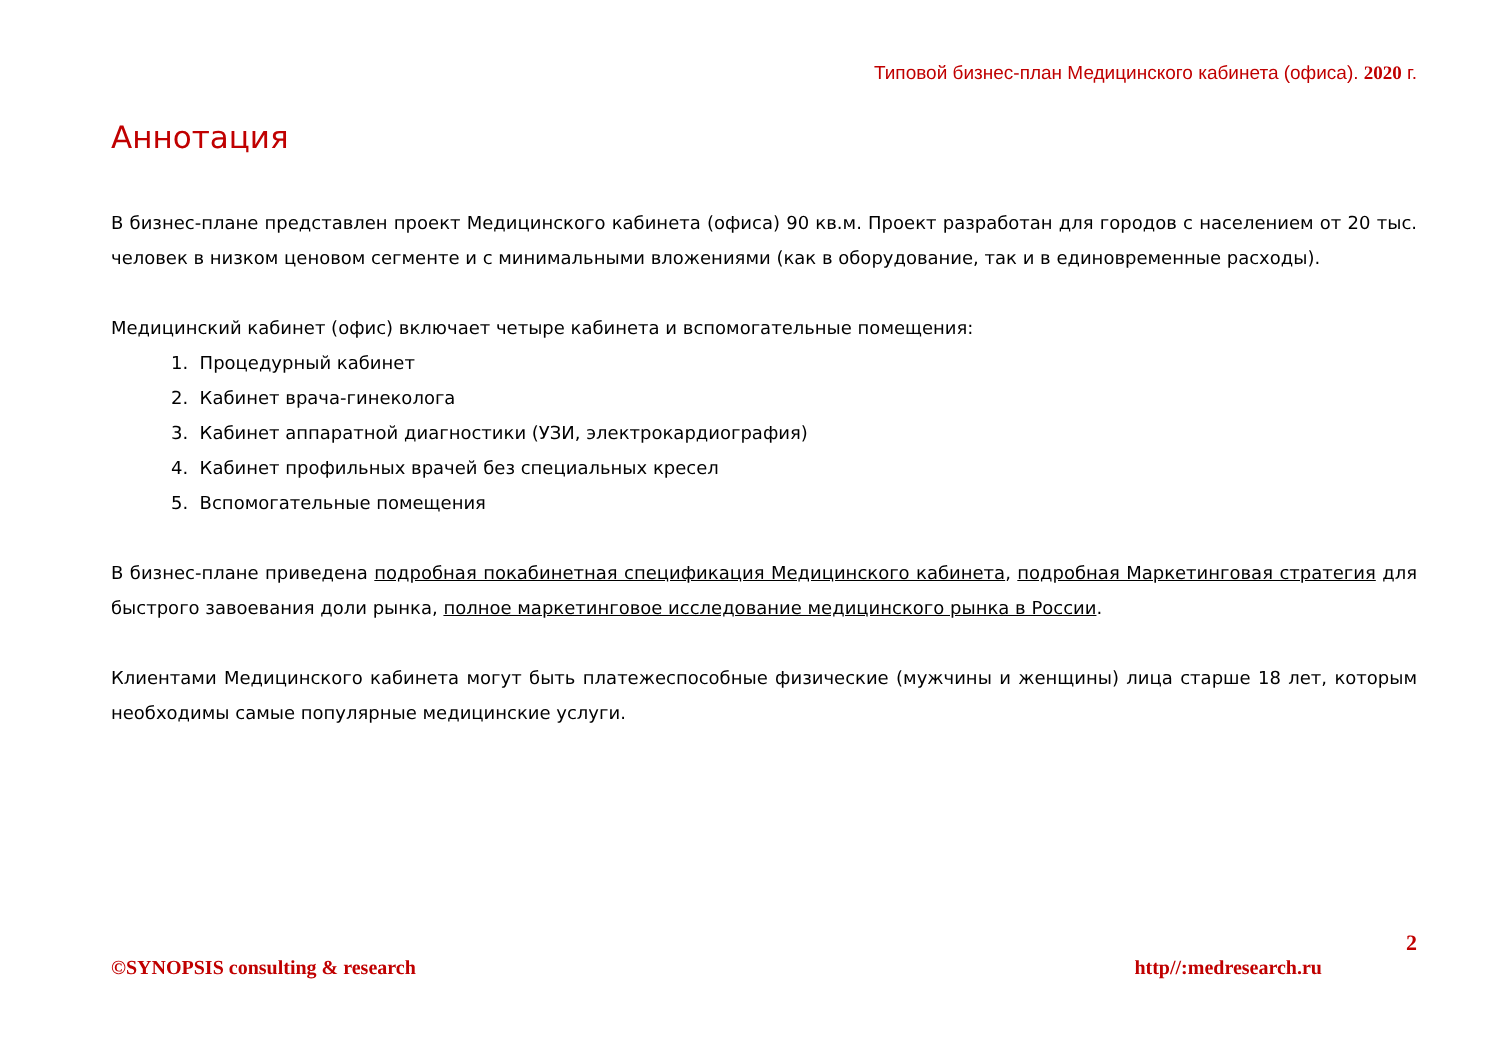Типовой бизнес-план Медицинского кабинета (офиса). 2020 г.
Аннотация
В бизнес-плане представлен проект Медицинского кабинета (офиса) 90 кв.м. Проект разработан для городов с населением от 20 тыс. человек в низком ценовом сегменте и с минимальными вложениями (как в оборудование, так и в единовременные расходы).
Медицинский кабинет (офис) включает четыре кабинета и вспомогательные помещения:
1. Процедурный кабинет
2. Кабинет врача-гинеколога
3. Кабинет аппаратной диагностики (УЗИ, электрокардиография)
4. Кабинет профильных врачей без специальных кресел
5. Вспомогательные помещения
В бизнес-плане приведена подробная покабинетная спецификация Медицинского кабинета, подробная Маркетинговая стратегия для быстрого завоевания доли рынка, полное маркетинговое исследование медицинского рынка в России.
Клиентами Медицинского кабинета могут быть платежеспособные физические (мужчины и женщины) лица старше 18 лет, которым необходимы самые популярные медицинские услуги.
2
©SYNOPSIS consulting & research http//:medresearch.ru